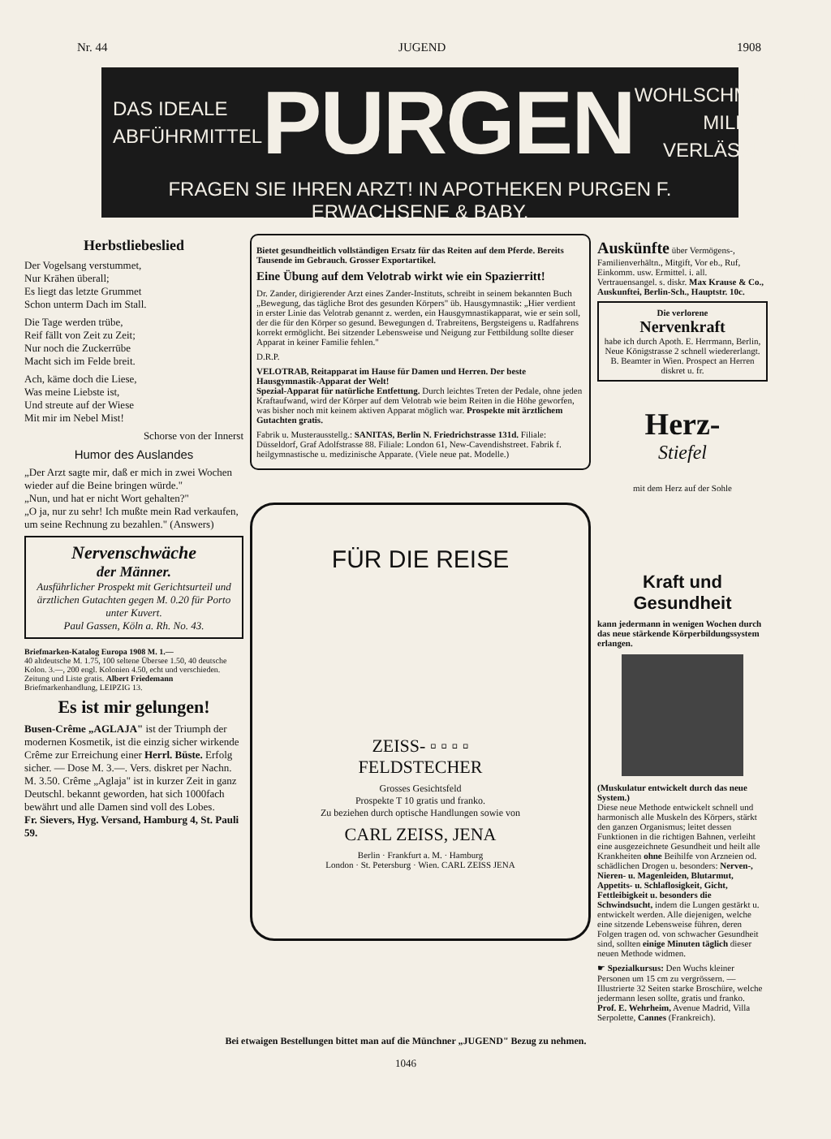Nr. 44 JUGEND 1908
DAS IDEALE
ABFÜHRMITTEL
PURGEN
WOHLSCHMECKEND
MILDE
VERLÄSSLICH.
FRAGEN SIE IHREN ARZT! IN APOTHEKEN PURGEN F. ERWACHSENE & BABY.
Herbstliebeslied
Der Vogelsang verstummet,
Nur Krähen überall;
Es liegt das letzte Grummet
Schon unterm Dach im Stall.
Die Tage werden trübe,
Reif fällt von Zeit zu Zeit;
Nur noch die Zuckerrübe
Macht sich im Felde breit.
Ach, käme doch die Liese,
Was meine Liebste ist,
Und streute auf der Wiese
Mit mir im Nebel Mist!
Schorse von der Innerst
Humor des Auslandes
„Der Arzt sagte mir, daß er mich in zwei Wochen wieder auf die Beine bringen würde."
„Nun, und hat er nicht Wort gehalten?"
„O ja, nur zu sehr! Ich mußte mein Rad verkaufen, um seine Rechnung zu bezahlen." (Answers)
Nervenschwäche
der Männer.
Ausführlicher Prospekt mit Gerichtsurteil und ärztlichen Gutachten gegen M. 0.20 für Porto unter Kuvert.
Paul Gassen, Köln a. Rh. No. 43.
Briefmarken-Katalog Europa 1908 M. 1.—
40 altdeutsche M. 1.75, 100 seltene Übersee 1.50, 40 deutsche Kolon. 3.—, 200 engl. Kolonien 4.50, echt und verschieden. Zeitung und Liste gratis. Albert Friedemann Briefmarkenhandlung, LEIPZIG 13.
Es ist mir gelungen!
Busen-Crême „AGLAJA" ist der Triumph der modernen Kosmetik, ist die einzig sicher wirkende Crême zur Erreichung einer Herrl. Büste. Erfolg sicher. — Dose M. 3.—. Vers. diskret per Nachn. M. 3.50. Crême „Aglaja" ist in kurzer Zeit in ganz Deutschl. bekannt geworden, hat sich 1000fach bewährt und alle Damen sind voll des Lobes.
Fr. Sievers, Hyg. Versand, Hamburg 4, St. Pauli 59.
Bietet gesundheitlich vollständigen Ersatz für das Reiten auf dem Pferde. Bereits Tausende im Gebrauch. Grosser Exportartikel.
Eine Übung auf dem Velotrab wirkt wie ein Spazierritt!
Dr. Zander, dirigierender Arzt eines Zander-Instituts, schreibt in seinem bekannten Buch „Bewegung, das tägliche Brot des gesunden Körpers" üb. Hausgymnastik: „Hier verdient in erster Linie das Velotrab genannt z. werden, ein Hausgymnastikapparat, wie er sein soll, der die für den Körper so gesund. Bewegungen d. Trabreitens, Bergsteigens u. Radfahrens korrekt ermöglicht. Bei sitzender Lebensweise und Neigung zur Fettbildung sollte dieser Apparat in keiner Familie fehlen."
D.R.P.
VELOTRAB, Reitapparat im Hause für Damen und Herren. Der beste Hausgymnastik-Apparat der Welt!
Spezial-Apparat für natürliche Entfettung. Durch leichtes Treten der Pedale, ohne jeden Kraftaufwand, wird der Körper auf dem Velotrab wie beim Reiten in die Höhe geworfen, was bisher noch mit keinem aktiven Apparat möglich war. Prospekte mit ärztlichem Gutachten gratis.
Fabrik u. Musterausstellg.: SANITAS, Berlin N. Friedrichstrasse 131d. Filiale: Düsseldorf, Graf Adolfstrasse 88. Filiale: London 61, New-Cavendishstreet. Fabrik f. heilgymnastische u. medizinische Apparate. (Viele neue pat. Modelle.)
FÜR DIE REISE
ZEISS- ▫ ▫ ▫ ▫
FELDSTECHER
Grosses Gesichtsfeld
Prospekte T 10 gratis und franko.
Zu beziehen durch optische Handlungen sowie von
CARL ZEISS, JENA
Berlin · Frankfurt a. M. · Hamburg
London · St. Petersburg · Wien. CARL ZEISS JENA
Auskünfte über Vermögens-, Familienverhältn., Mitgift, Vor eb., Ruf, Einkomm. usw. Ermittel. i. all. Vertrauensangel. s. diskr. Max Krause & Co., Auskunftei, Berlin-Sch., Hauptstr. 10c.
Die verlorene
Nervenkraft
habe ich durch Apoth. E. Herrmann, Berlin, Neue Königstrasse 2 schnell wiedererlangt. B. Beamter in Wien. Prospect an Herren diskret u. fr.
Herz-
Stiefel
mit dem Herz auf der Sohle
Kraft und Gesundheit
kann jedermann in wenigen Wochen durch das neue stärkende Körperbildungssystem erlangen.
(Muskulatur entwickelt durch das neue System.)
Diese neue Methode entwickelt schnell und harmonisch alle Muskeln des Körpers, stärkt den ganzen Organismus; leitet dessen Funktionen in die richtigen Bahnen, verleiht eine ausgezeichnete Gesundheit und heilt alle Krankheiten ohne Beihilfe von Arzneien od. schädlichen Drogen u. besonders: Nerven-, Nieren- u. Magenleiden, Blutarmut, Appetits- u. Schlaflosigkeit, Gicht, Fettleibigkeit u. besonders die Schwindsucht, indem die Lungen gestärkt u. entwickelt werden. Alle diejenigen, welche eine sitzende Lebensweise führen, deren Folgen tragen od. von schwacher Gesundheit sind, sollten einige Minuten täglich dieser neuen Methode widmen.
☛ Spezialkursus: Den Wuchs kleiner Personen um 15 cm zu vergrössern. — Illustrierte 32 Seiten starke Broschüre, welche jedermann lesen sollte, gratis und franko.
Prof. E. Wehrheim, Avenue Madrid, Villa Serpolette, Cannes (Frankreich).
Bei etwaigen Bestellungen bittet man auf die Münchner „JUGEND" Bezug zu nehmen.
1046